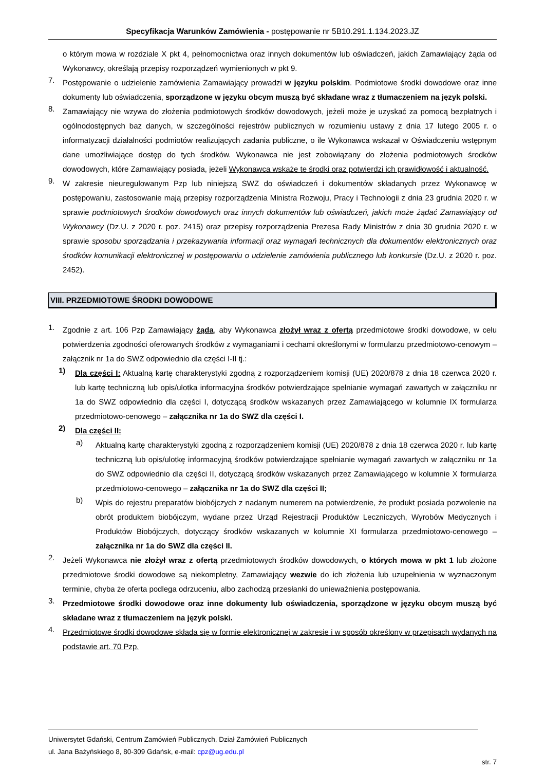Specyfikacja Warunków Zamówienia - postępowanie nr 5B10.291.1.134.2023.JZ
o którym mowa w rozdziale X pkt 4, pełnomocnictwa oraz innych dokumentów lub oświadczeń, jakich Zamawiający żąda od Wykonawcy, określają przepisy rozporządzeń wymienionych w pkt 9.
7.
Postępowanie o udzielenie zamówienia Zamawiający prowadzi w języku polskim. Podmiotowe środki dowodowe oraz inne dokumenty lub oświadczenia, sporządzone w języku obcym muszą być składane wraz z tłumaczeniem na język polski.
8.
Zamawiający nie wzywa do złożenia podmiotowych środków dowodowych, jeżeli może je uzyskać za pomocą bezpłatnych i ogólnodostępnych baz danych, w szczególności rejestrów publicznych w rozumieniu ustawy z dnia 17 lutego 2005 r. o informatyzacji działalności podmiotów realizujących zadania publiczne, o ile Wykonawca wskazał w Oświadczeniu wstępnym dane umożliwiające dostęp do tych środków. Wykonawca nie jest zobowiązany do złożenia podmiotowych środków dowodowych, które Zamawiający posiada, jeżeli Wykonawca wskaże te środki oraz potwierdzi ich prawidłowość i aktualność.
9.
W zakresie nieuregulowanym Pzp lub niniejszą SWZ do oświadczeń i dokumentów składanych przez Wykonawcę w postępowaniu, zastosowanie mają przepisy rozporządzenia Ministra Rozwoju, Pracy i Technologii z dnia 23 grudnia 2020 r. w sprawie podmiotowych środków dowodowych oraz innych dokumentów lub oświadczeń, jakich może żądać Zamawiający od Wykonawcy (Dz.U. z 2020 r. poz. 2415) oraz przepisy rozporządzenia Prezesa Rady Ministrów z dnia 30 grudnia 2020 r. w sprawie sposobu sporządzania i przekazywania informacji oraz wymagań technicznych dla dokumentów elektronicznych oraz środków komunikacji elektronicznej w postępowaniu o udzielenie zamówienia publicznego lub konkursie (Dz.U. z 2020 r. poz. 2452).
VIII. PRZEDMIOTOWE ŚRODKI DOWODOWE
1.
Zgodnie z art. 106 Pzp Zamawiający żąda, aby Wykonawca złożył wraz z ofertą przedmiotowe środki dowodowe, w celu potwierdzenia zgodności oferowanych środków z wymaganiami i cechami określonymi w formularzu przedmiotowo-cenowym – załącznik nr 1a do SWZ odpowiednio dla części I-II tj.:
1)
Dla części I: Aktualną kartę charakterystyki zgodną z rozporządzeniem komisji (UE) 2020/878 z dnia 18 czerwca 2020 r. lub kartę techniczną lub opis/ulotka informacyjna środków potwierdzające spełnianie wymagań zawartych w załączniku nr 1a do SWZ odpowiednio dla części I, dotyczącą środków wskazanych przez Zamawiającego w kolumnie IX formularza przedmiotowo-cenowego – załącznika nr 1a do SWZ dla części I.
2)
Dla części II:
a)
Aktualną kartę charakterystyki zgodną z rozporządzeniem komisji (UE) 2020/878 z dnia 18 czerwca 2020 r. lub kartę techniczną lub opis/ulotkę informacyjną środków potwierdzające spełnianie wymagań zawartych w załączniku nr 1a do SWZ odpowiednio dla części II, dotyczącą środków wskazanych przez Zamawiającego w kolumnie X formularza przedmiotowo-cenowego – załącznika nr 1a do SWZ dla części II;
b)
Wpis do rejestru preparatów biobójczych z nadanym numerem na potwierdzenie, że produkt posiada pozwolenie na obrót produktem biobójczym, wydane przez Urząd Rejestracji Produktów Leczniczych, Wyrobów Medycznych i Produktów Biobójczych, dotyczący środków wskazanych w kolumnie XI formularza przedmiotowo-cenowego – załącznika nr 1a do SWZ dla części II.
2.
Jeżeli Wykonawca nie złożył wraz z ofertą przedmiotowych środków dowodowych, o których mowa w pkt 1 lub złożone przedmiotowe środki dowodowe są niekompletny, Zamawiający wezwie do ich złożenia lub uzupełnienia w wyznaczonym terminie, chyba że oferta podlega odrzuceniu, albo zachodzą przesłanki do unieważnienia postępowania.
3.
Przedmiotowe środki dowodowe oraz inne dokumenty lub oświadczenia, sporządzone w języku obcym muszą być składane wraz z tłumaczeniem na język polski.
4.
Przedmiotowe środki dowodowe składa się w formie elektronicznej w zakresie i w sposób określony w przepisach wydanych na podstawie art. 70 Pzp.
Uniwersytet Gdański, Centrum Zamówień Publicznych, Dział Zamówień Publicznych
ul. Jana Bażyńskiego 8, 80-309 Gdańsk, e-mail: cpz@ug.edu.pl
str. 7